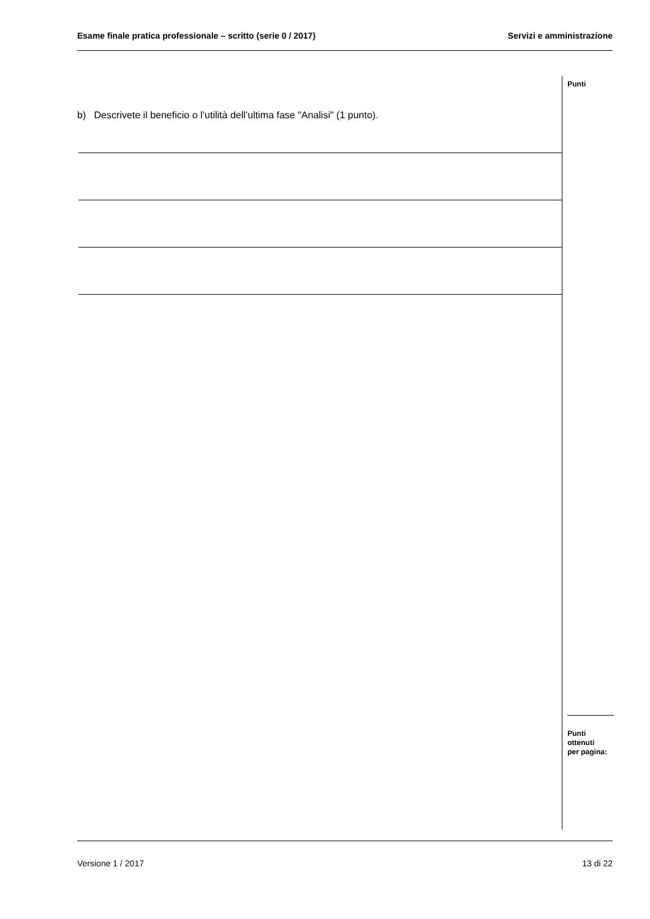Esame finale pratica professionale – scritto (serie 0 / 2017) Servizi e amministrazione
b) Descrivete il beneficio o l’utilità dell’ultima fase "Analisi" (1 punto).
Punti
Punti
ottenuti
per pagina:
Versione 1 / 2017 13 di 22